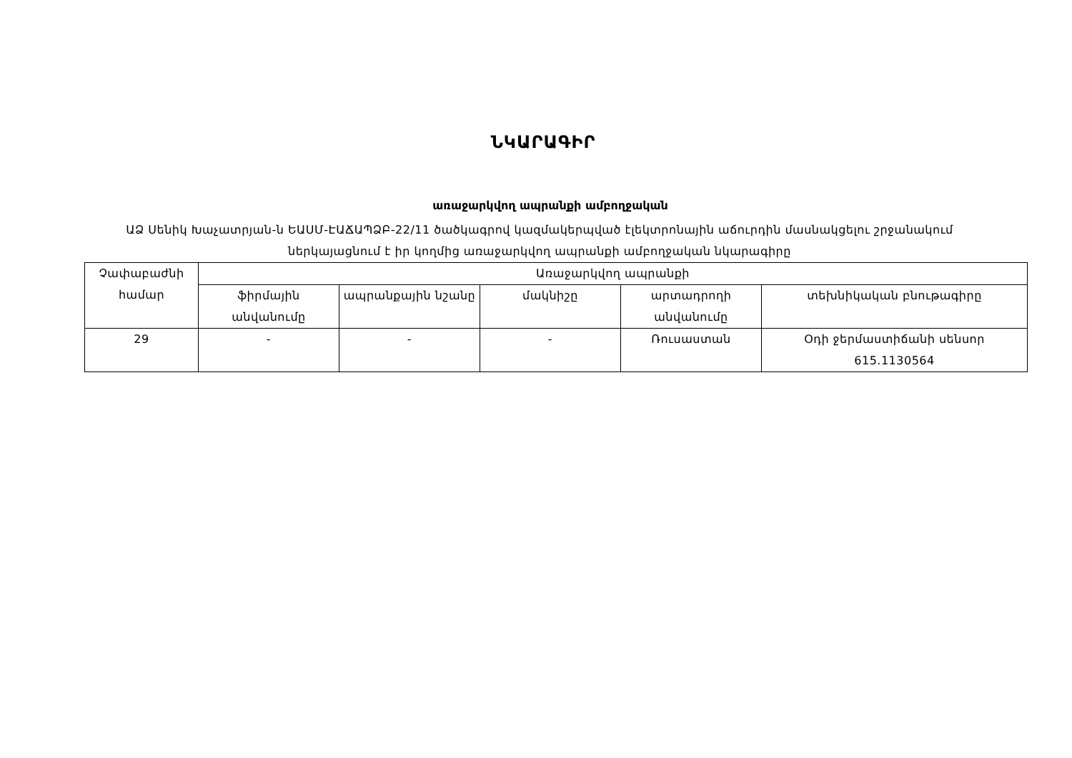ՆԿԱՐԱԳԻՐ
առաջարկվող ապրանքի ամբողջական
ԱՁ Սենիկ Խաչատրյան-ն ԵԱՍՄ-ԷԱՃԱՊՁԲ-22/11 ծածկագրով կազմակերպված էլեկտրոնային աճուրդին մասնակցելու շրջանակում ներկայացնում է իր կողմից առաջարկվող ապրանքի ամբողջական նկարագիրը
| Չափաբաժնի համար | Առաջարկվող ապրանքի | | | | |
| --- | --- | --- | --- | --- | --- |
| | ֆիրմային անվանումը | ապրանքային նշանը | մակնիշը | արտադրողի անվանումը | տեխնիկական բնութագիրը |
| 29 | - | - | - | Ռուսաստան | Օդի ջերմաստիճանի սենսոր 615.1130564 |